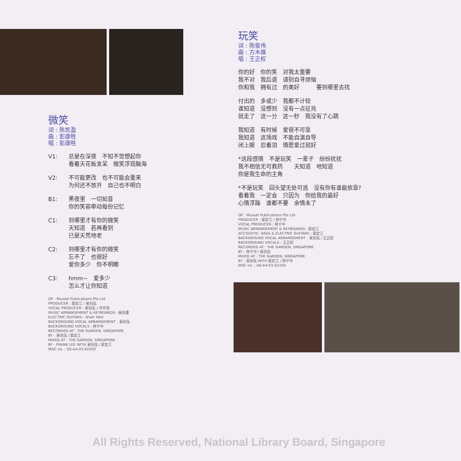微笑
词 : 陈凯盈
曲 : 彭康牲
唱 : 彭康牲
V1: 总是在深夜　不知不觉想起你
看着天花板发呆　微笑浮现脑海
V2: 不可能更改　也不可能会重来
为何还不放开　自己也不明白
B1: 黑夜里　一切如昔
你的笑容牵动每份记忆
C1: 到哪里才有你的微笑
天知道　若再看到
已是天荒地老
C2: 到哪里才有你的微笑
忘不了　也很好
爱你多少　你不明瞭
C3: hmm~　爱多少
怎么才让你知道
OP : Musset Publications Pte Ltd
PRODUCER : 梁定江 / 吴剑泓
VOCAL PRODUCER : 吴剑泓 / 许环良
MUSIC ARRANGEMENT & KEYBOARDS : 吴庆庸
ELECTRIC GUITARS : Shah Tahir
BACKGROUND VOCAL ARRANGEMENT : 吴剑泓
BACKGROUND VOCALS : 林宁中
RECORDED AT : THE GARDEN, SINGAPORE
BY : 吴剑泓 / 梁定江
MIXED AT : THE GARDEN, SINGAPORE
BY : FRANK LEE WITH 吴剑泓 / 梁定江
IRSC no. : SG-A4-03-02203
玩笑
词 : 陈俊伟
曲 : 方木雄
唱 : 王正权
你的好　你的笑　对我太重要
我不对　我后退　请别自寻烦恼
你和我　拥有过　的美好　　　要到哪里去找
付出的　多或少　我都不计较
谁知道　没想到　没有一点征兆
就走了　这一分　这一秒　我没有了心跳
我知道　有时候　爱很不可靠
我知道　这场戏　不能自演自导
闭上眼　忍着泪　情愿爱过就好
*这段感情　不是玩笑　一辈子　纷纷扰扰
我不相信无可救药　　天知道　地知道
你是我生命的主角
*不是玩笑　回头望无处可逃　没有你有谁能依靠?
看着我　一定会　只因为　你给我的最好
心情浮躁　谁都不要　余情未了
OP : Musset Publications Pte Ltd
PRODUCER : 梁定江 / 林宁中
VOCAL PRODUCER : 林宁中
MUSIC ARRANGEMENT & KEYBOARDS : 梁定江
ACCOUSTIC, BASS & ELECTRIC GUITARS : 梁定江
BACKGROUND VOCAL ARRANGEMENT : 吴剑泓 / 王正权
BACKGROUND VOCALS : 王正权
RECORDED AT : THE GARDEN, SINGAPORE
BY : 林宁中 / 吴剑泓
MIXED AT : THE GARDEN, SINGAPORE
BY : 吴剑泓 WITH 梁定江 / 林宁中
IRSC no. : SG-A4-03-02204
All Rights Reserved, National Library Board, Singapore